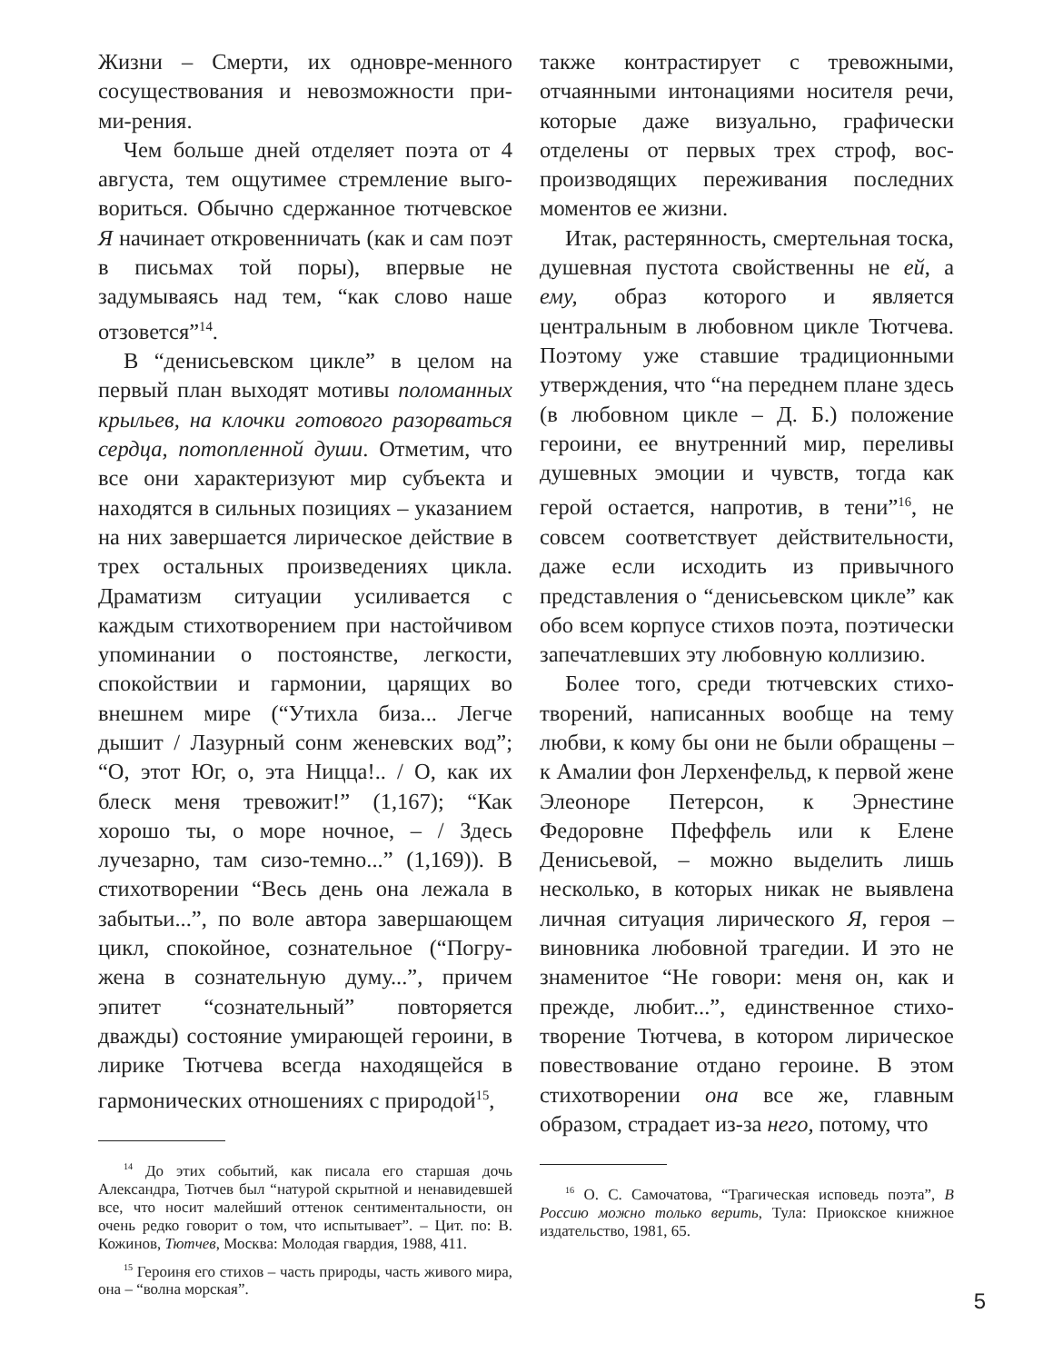Жизни – Смерти, их одновре-менного сосуществования и невозможности при-ми-рения.
Чем больше дней отделяет поэта от 4 августа, тем ощутимее стремление выго-вориться. Обычно сдержанное тютчевское Я начинает откровенничать (как и сам поэт в письмах той поры), впервые не задумываясь над тем, “как слово наше отзовется”<sup>14</sup>.
В “денисьевском цикле” в целом на первый план выходят мотивы поломанных крыльев, на клочки готового разорваться сердца, потопленной души. Отметим, что все они характеризуют мир субъекта и находятся в сильных позициях – указанием на них завершается лирическое действие в трех остальных произведениях цикла. Драматизм ситуации усиливается с каждым стихотворением при настойчивом упоминании о постоянстве, легкости, спокойствии и гармонии, царящих во внешнем мире (“Утихла биза... Легче дышит / Лазурный сонм женевских вод”; “О, этот Юг, о, эта Ницца!.. / О, как их блеск меня тревожит!” (1,167); “Как хорошо ты, о море ночное, – / Здесь лучезарно, там сизо-темно...” (1,169)). В стихотворении “Весь день она лежала в забытьи...”, по воле автора завершающем цикл, спокойное, сознательное (“Погру-жена в сознательную думу...”, причем эпитет “сознательный” повторяется дважды) состояние умирающей героини, в лирике Тютчева всегда находящейся в гармонических отношениях с природой<sup>15</sup>,
<sup>14</sup> До этих событий, как писала его старшая дочь Александра, Тютчев был “натурой скрытной и ненавидевшей все, что носит малейший оттенок сентиментальности, он очень редко говорит о том, что испытывает”. – Цит. по: В. Кожинов, Тютчев, Москва: Молодая гвардия, 1988, 411.
<sup>15</sup> Героиня его стихов – часть природы, часть живого мира, она – “волна морская”.
также контрастирует с тревожными, отчаянными интонациями носителя речи, которые даже визуально, графически отделены от первых трех строф, вос-производящих переживания последних моментов ее жизни.
Итак, растерянность, смертельная тоска, душевная пустота свойственны не ей, а ему, образ которого и является центральным в любовном цикле Тютчева. Поэтому уже ставшие традиционными утверждения, что “на переднем плане здесь (в любовном цикле – Д. Б.) положение героини, ее внутренний мир, переливы душевных эмоции и чувств, тогда как герой остается, напротив, в тени”<sup>16</sup>, не совсем соответствует действительности, даже если исходить из привычного представления о “денисьевском цикле” как обо всем корпусе стихов поэта, поэтически запечатлевших эту любовную коллизию.
Более того, среди тютчевских стихо-творений, написанных вообще на тему любви, к кому бы они не были обращены – к Амалии фон Лерхенфельд, к первой жене Элеоноре Петерсон, к Эрнестине Федоровне Пфеффель или к Елене Денисьевой, – можно выделить лишь несколько, в которых никак не выявлена личная ситуация лирического Я, героя – виновника любовной трагедии. И это не знаменитое “Не говори: меня он, как и прежде, любит...”, единственное стихо-творение Тютчева, в котором лирическое повествование отдано героине. В этом стихотворении она все же, главным образом, страдает из-за него, потому, что
<sup>16</sup> О. С. Самочатова, “Трагическая исповедь поэта”, В Россию можно только верить, Тула: Приокское книжное издательство, 1981, 65.
5